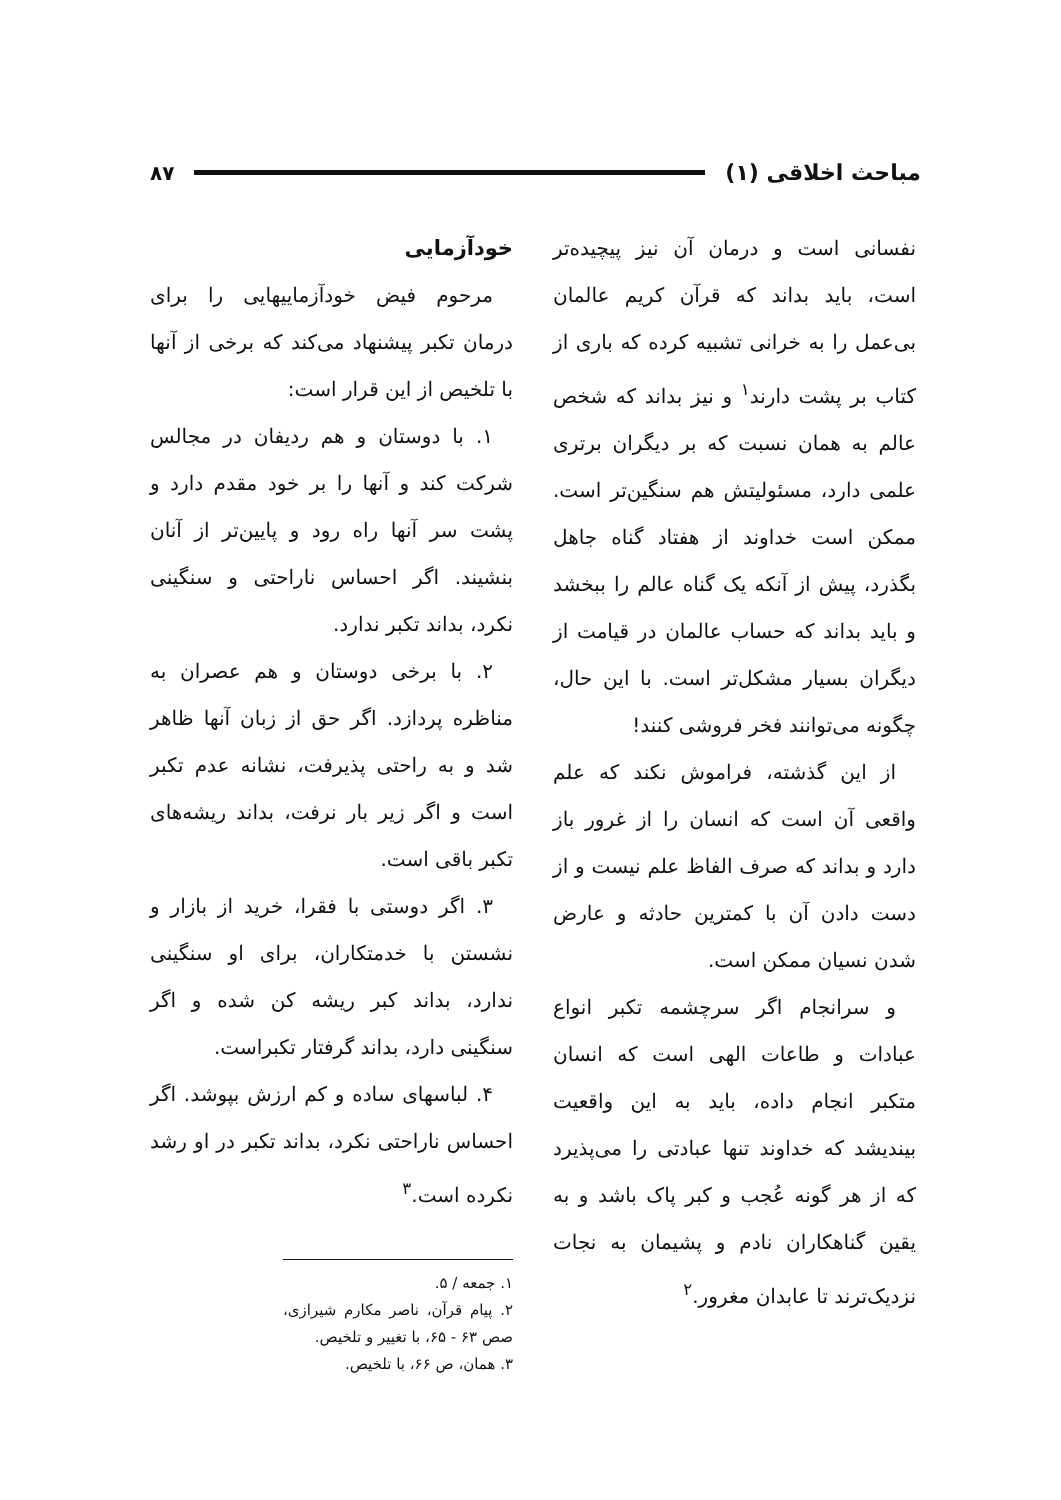مباحث اخلاقی (۱) ۸۷
نفسانی است و درمان آن نیز پیچیده‌تر است، باید بداند که قرآن کریم عالمان بی‌عمل را به خرانی تشبیه کرده که باری از کتاب بر پشت دارند<sup>۱</sup> و نیز بداند که شخص عالم به همان نسبت که بر دیگران برتری علمی دارد، مسئولیتش هم سنگین‌تر است. ممکن است خداوند از هفتاد گناه جاهل بگذرد، پیش از آنکه یک گناه عالم را ببخشد و باید بداند که حساب عالمان در قیامت از دیگران بسیار مشکل‌تر است. با این حال، چگونه می‌توانند فخر فروشی کنند!
 از این گذشته، فراموش نکند که علم واقعی آن است که انسان را از غرور باز دارد و بداند که صرف الفاظ علم نیست و از دست دادن آن با کمترین حادثه و عارض شدن نسیان ممکن است.
 و سرانجام اگر سرچشمه تکبر انواع عبادات و طاعات الهی است که انسان متکبر انجام داده، باید به این واقعیت بیندیشد که خداوند تنها عبادتی را می‌پذیرد که از هر گونه عُجب و کبر پاک باشد و به یقین گناهکاران نادم و پشیمان به نجات نزدیک‌ترند تا عابدان مغرور.<sup>۲</sup>
خودآزمایی
 مرحوم فیض خودآزماییهایی را برای درمان تکبر پیشنهاد می‌کند که برخی از آنها با تلخیص از این قرار است:
 ۱. با دوستان و هم ردیفان در مجالس شرکت کند و آنها را بر خود مقدم دارد و پشت سر آنها راه رود و پایین‌تر از آنان بنشیند. اگر احساس ناراحتی و سنگینی نکرد، بداند تکبر ندارد.
 ۲. با برخی دوستان و هم عصران به مناظره پردازد. اگر حق از زبان آنها ظاهر شد و به راحتی پذیرفت، نشانه عدم تکبر است و اگر زیر بار نرفت، بداند ریشه‌های تکبر باقی است.
 ۳. اگر دوستی با فقرا، خرید از بازار و نشستن با خدمتکاران، برای او سنگینی ندارد، بداند کبر ریشه کن شده و اگر سنگینی دارد، بداند گرفتار تکبراست.
 ۴. لباسهای ساده و کم ارزش بپوشد. اگر احساس ناراحتی نکرد، بداند تکبر در او رشد نکرده است.<sup>۳</sup>
۱. جمعه / ۵.
۲. پیام قرآن، ناصر مکارم شیرازی، صص ۶۳ - ۶۵، با تغییر و تلخیص.
۳. همان، ص ۶۶، با تلخیص.